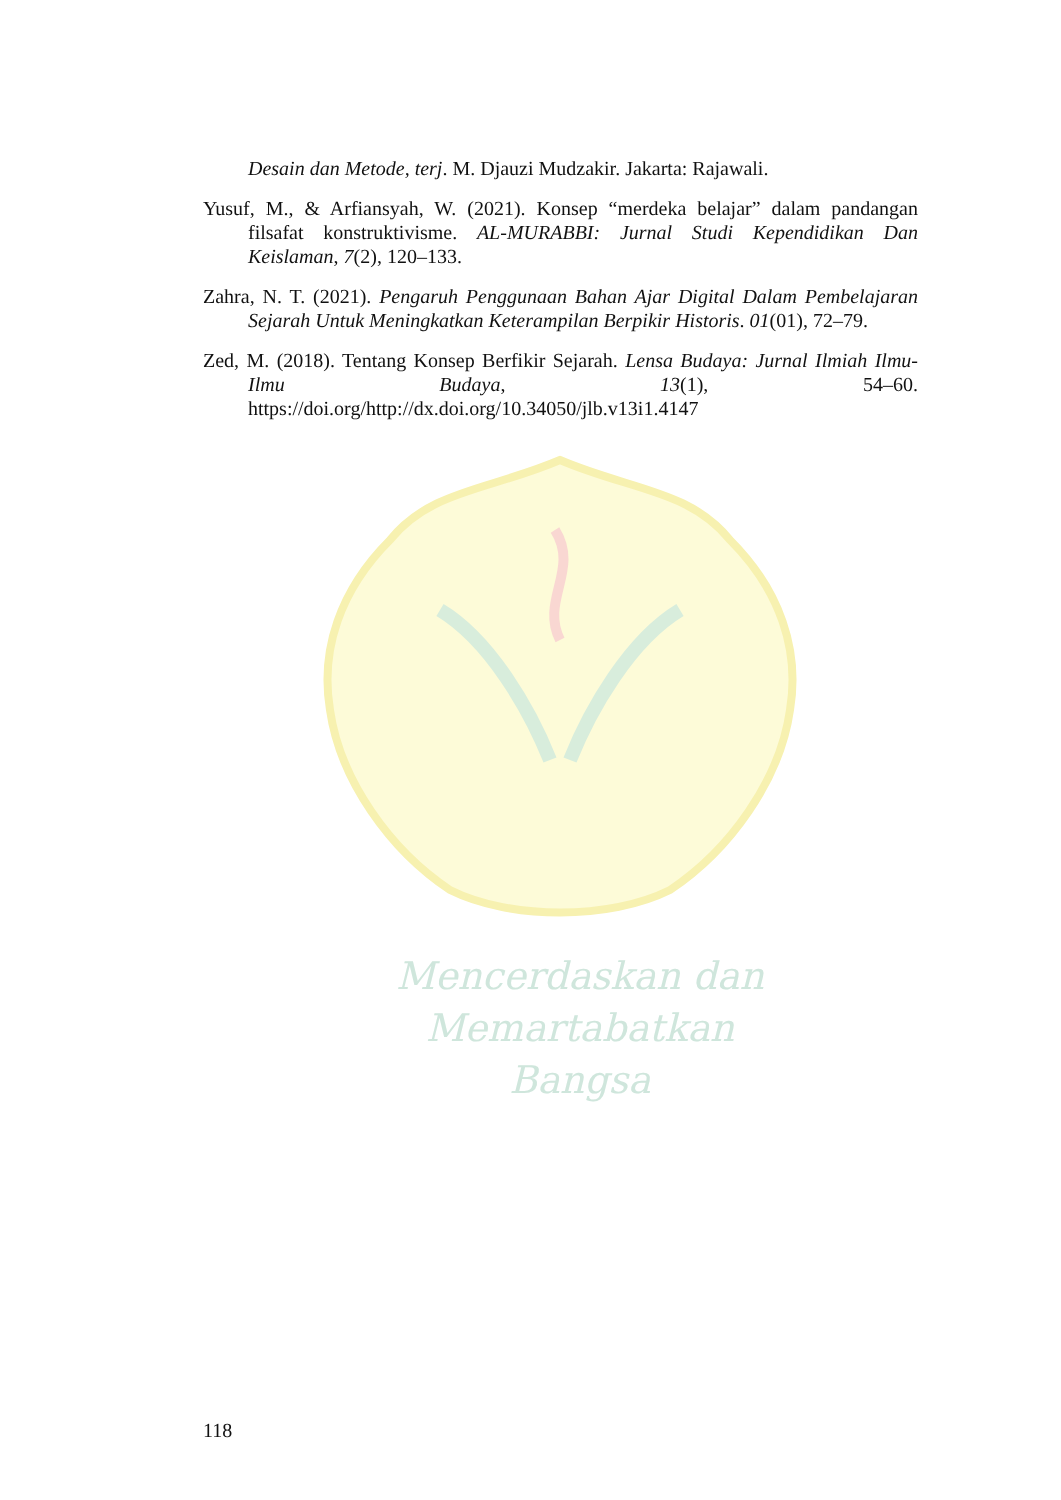Desain dan Metode, terj. M. Djauzi Mudzakir. Jakarta: Rajawali.
Yusuf, M., & Arfiansyah, W. (2021). Konsep “merdeka belajar” dalam pandangan filsafat konstruktivisme. AL-MURABBI: Jurnal Studi Kependidikan Dan Keislaman, 7(2), 120–133.
Zahra, N. T. (2021). Pengaruh Penggunaan Bahan Ajar Digital Dalam Pembelajaran Sejarah Untuk Meningkatkan Keterampilan Berpikir Historis. 01(01), 72–79.
Zed, M. (2018). Tentang Konsep Berfikir Sejarah. Lensa Budaya: Jurnal Ilmiah Ilmu-Ilmu Budaya, 13(1), 54–60. https://doi.org/http://dx.doi.org/10.34050/jlb.v13i1.4147
Mencerdaskan dan
Memartabatkan Bangsa
118